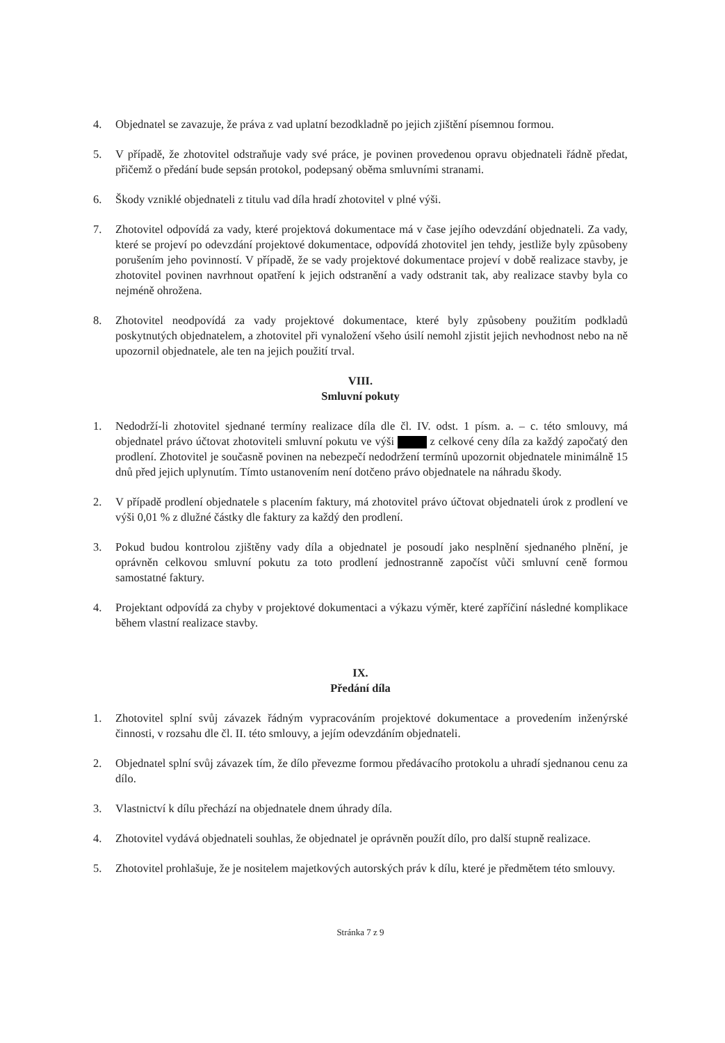4. Objednatel se zavazuje, že práva z vad uplatní bezodkladně po jejich zjištění písemnou formou.
5. V případě, že zhotovitel odstraňuje vady své práce, je povinen provedenou opravu objednateli řádně předat, přičemž o předání bude sepsán protokol, podepsaný oběma smluvními stranami.
6. Škody vzniklé objednateli z titulu vad díla hradí zhotovitel v plné výši.
7. Zhotovitel odpovídá za vady, které projektová dokumentace má v čase jejího odevzdání objednateli. Za vady, které se projeví po odevzdání projektové dokumentace, odpovídá zhotovitel jen tehdy, jestliže byly způsobeny porušením jeho povinností. V případě, že se vady projektové dokumentace projeví v době realizace stavby, je zhotovitel povinen navrhnout opatření k jejich odstranění a vady odstranit tak, aby realizace stavby byla co nejméně ohrožena.
8. Zhotovitel neodpovídá za vady projektové dokumentace, které byly způsobeny použitím podkladů poskytnutých objednatelem, a zhotovitel při vynaložení všeho úsilí nemohl zjistit jejich nevhodnost nebo na ně upozornil objednatele, ale ten na jejich použití trval.
VIII.
Smluvní pokuty
1. Nedodrží-li zhotovitel sjednané termíny realizace díla dle čl. IV. odst. 1 písm. a. – c. této smlouvy, má objednatel právo účtovat zhotoviteli smluvní pokutu ve výši z celkové ceny díla za každý započatý den prodlení. Zhotovitel je současně povinen na nebezpečí nedodržení termínů upozornit objednatele minimálně 15 dnů před jejich uplynutím. Tímto ustanovením není dotčeno právo objednatele na náhradu škody.
2. V případě prodlení objednatele s placením faktury, má zhotovitel právo účtovat objednateli úrok z prodlení ve výši 0,01 % z dlužné částky dle faktury za každý den prodlení.
3. Pokud budou kontrolou zjištěny vady díla a objednatel je posoudí jako nesplnění sjednaného plnění, je oprávněn celkovou smluvní pokutu za toto prodlení jednostranně započíst vůči smluvní ceně formou samostatné faktury.
4. Projektant odpovídá za chyby v projektové dokumentaci a výkazu výměr, které zapříčiní následné komplikace během vlastní realizace stavby.
IX.
Předání díla
1. Zhotovitel splní svůj závazek řádným vypracováním projektové dokumentace a provedením inženýrské činnosti, v rozsahu dle čl. II. této smlouvy, a jejím odevzdáním objednateli.
2. Objednatel splní svůj závazek tím, že dílo převezme formou předávacího protokolu a uhradí sjednanou cenu za dílo.
3. Vlastnictví k dílu přechází na objednatele dnem úhrady díla.
4. Zhotovitel vydává objednateli souhlas, že objednatel je oprávněn použít dílo, pro další stupně realizace.
5. Zhotovitel prohlašuje, že je nositelem majetkových autorských práv k dílu, které je předmětem této smlouvy.
Stránka 7 z 9